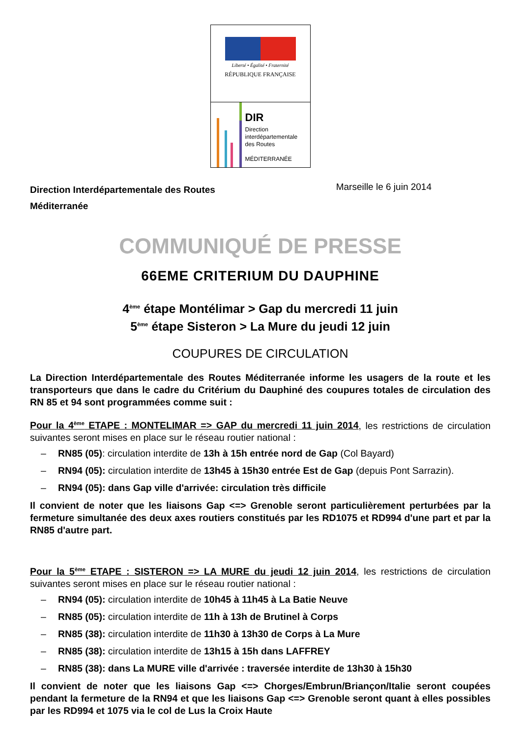Liberté • Égalité • Fraternité
RÉPUBLIQUE FRANÇAISE
DIR
Direction
interdépartementale
des Routes
MÉDITERRANÉE
Direction Interdépartementale des Routes
Méditerranée
Marseille le 6 juin 2014
COMMUNIQUÉ DE PRESSE
66EME CRITERIUM DU DAUPHINE
4<sup>ème</sup> étape Montélimar > Gap du mercredi 11 juin
5<sup>ème</sup> étape Sisteron > La Mure du jeudi 12 juin
COUPURES DE CIRCULATION
La Direction Interdépartementale des Routes Méditerranée informe les usagers de la route et les transporteurs que dans le cadre du Critérium du Dauphiné des coupures totales de circulation des RN 85 et 94 sont programmées comme suit :
Pour la 4<sup>ème</sup> ETAPE : MONTELIMAR => GAP du mercredi 11 juin 2014, les restrictions de circulation suivantes seront mises en place sur le réseau routier national :
– RN85 (05): circulation interdite de 13h à 15h entrée nord de Gap (Col Bayard)
– RN94 (05): circulation interdite de 13h45 à 15h30 entrée Est de Gap (depuis Pont Sarrazin).
– RN94 (05): dans Gap ville d'arrivée: circulation très difficile
Il convient de noter que les liaisons Gap <=> Grenoble seront particulièrement perturbées par la fermeture simultanée des deux axes routiers constitués par les RD1075 et RD994 d'une part et par la RN85 d'autre part.
Pour la 5<sup>ème</sup> ETAPE : SISTERON => LA MURE du jeudi 12 juin 2014, les restrictions de circulation suivantes seront mises en place sur le réseau routier national :
– RN94 (05): circulation interdite de 10h45 à 11h45 à La Batie Neuve
– RN85 (05): circulation interdite de 11h à 13h de Brutinel à Corps
– RN85 (38): circulation interdite de 11h30 à 13h30 de Corps à La Mure
– RN85 (38): circulation interdite de 13h15 à 15h dans LAFFREY
– RN85 (38): dans La MURE ville d'arrivée : traversée interdite de 13h30 à 15h30
Il convient de noter que les liaisons Gap <=> Chorges/Embrun/Briançon/Italie seront coupées pendant la fermeture de la RN94 et que les liaisons Gap <=> Grenoble seront quant à elles possibles par les RD994 et 1075 via le col de Lus la Croix Haute